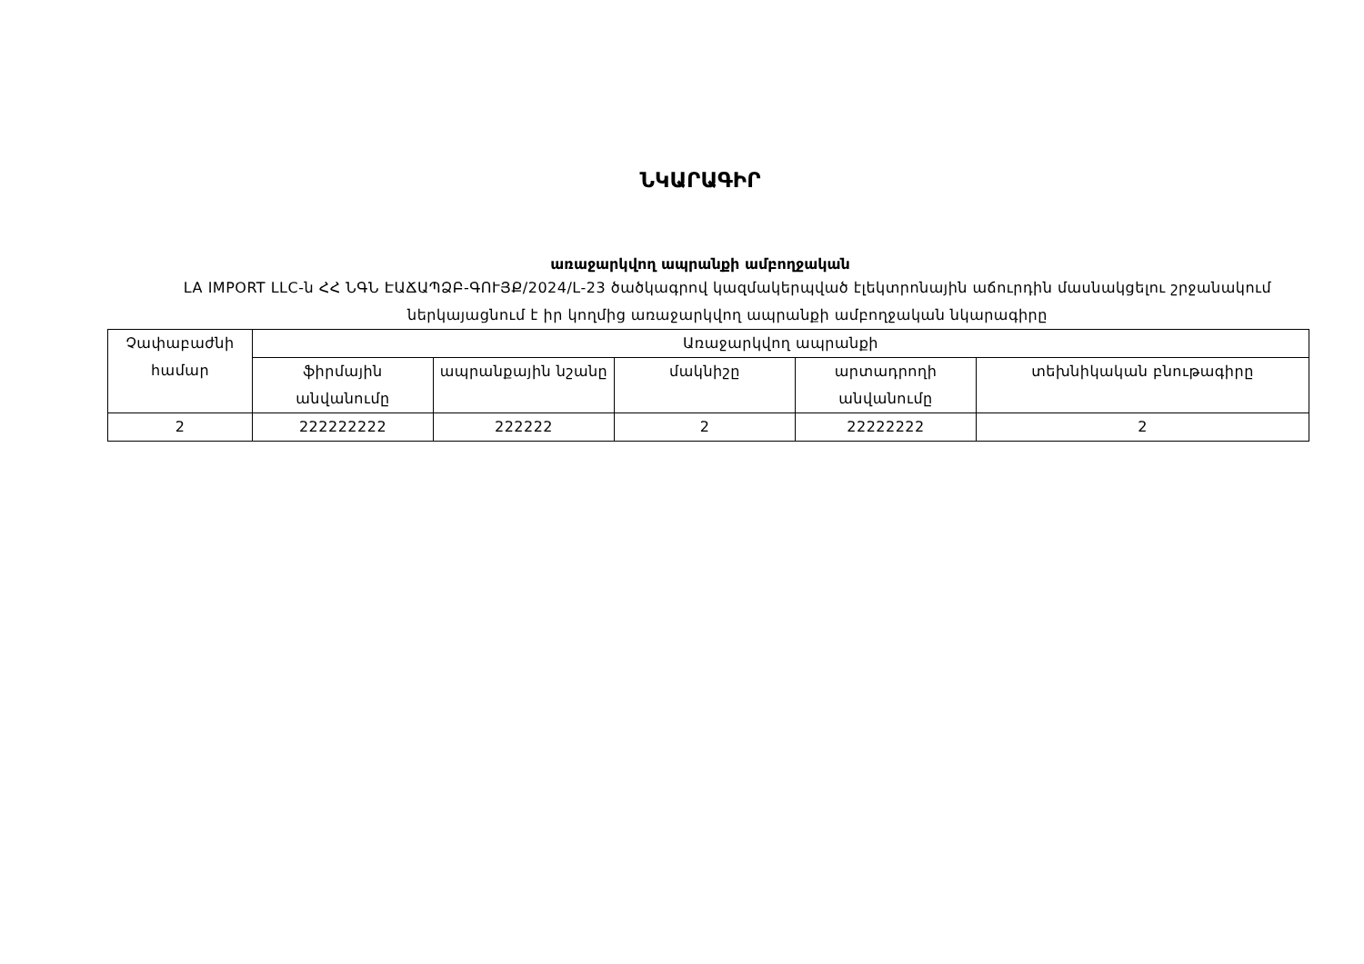ՆԿԱՐԱԳԻՐ
առաջարկվող ապրանքի ամբողջական
LA IMPORT LLC-ն ՀՀ ՆԳՆ ԷԱՃԱՊՁԲ-ԳՈՒՅՔ/2024/L-23 ծածկագրով կազմակերպված էլեկտրոնային աճուրդին մասնակցելու շրջանակում ներկայացնում է իր կողմից առաջարկվող ապրանքի ամբողջական նկարագիրը
| Չափաբաժնի համար | Առաջարկվող ապրանքի | | | | |
| --- | --- | --- | --- | --- | --- |
| | ֆիրմային անվանումը | ապրանքային նշանը | մակնիշը | արտադրողի անվանումը | տեխնիկական բնութագիրը |
| 2 | 222222222 | 222222 | 2 | 22222222 | 2 |